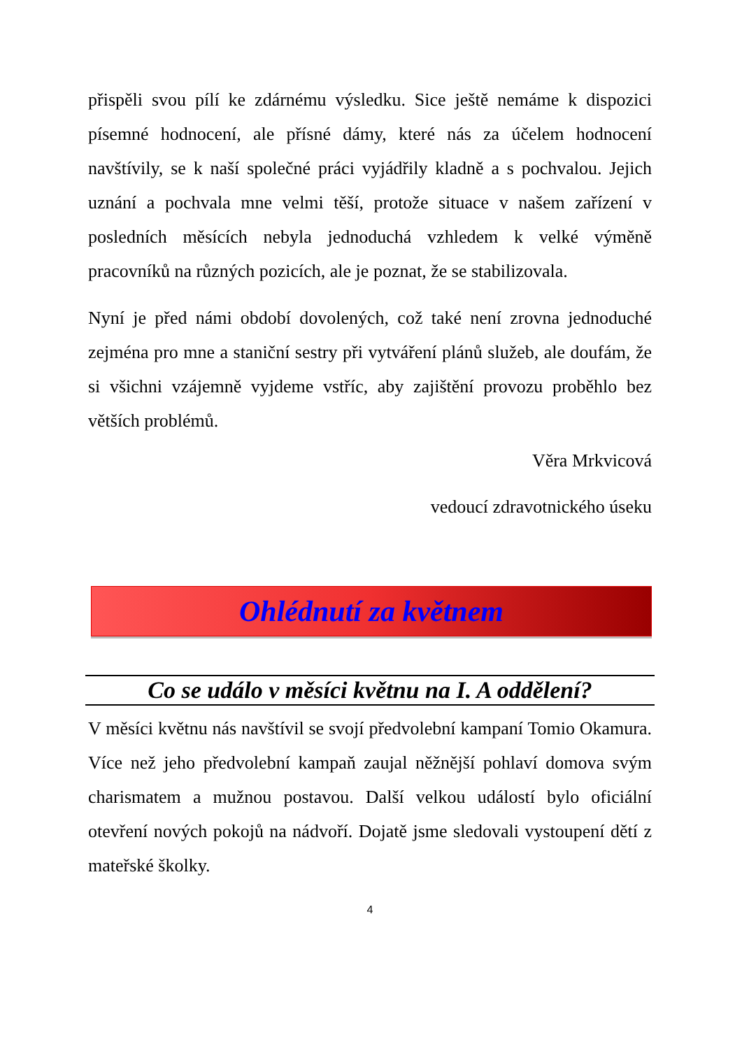přispěli svou pílí ke zdárnému výsledku. Sice ještě nemáme k dispozici písemné hodnocení, ale přísné dámy, které nás za účelem hodnocení navštívily, se k naší společné práci vyjádřily kladně a s pochvalou. Jejich uznání a pochvala mne velmi těší, protože situace v našem zařízení v posledních měsících nebyla jednoduchá vzhledem k velké výměně pracovníků na různých pozicích, ale je poznat, že se stabilizovala.
Nyní je před námi období dovolených, což také není zrovna jednoduché zejména pro mne a staniční sestry při vytváření plánů služeb, ale doufám, že si všichni vzájemně vyjdeme vstříc, aby zajištění provozu proběhlo bez větších problémů.
Věra Mrkvicová
vedoucí zdravotnického úseku
Ohlédnutí za květnem
Co se událo v měsíci květnu na I. A oddělení?
V měsíci květnu nás navštívil se svojí předvolební kampaní Tomio Okamura. Více než jeho předvolební kampaň zaujal něžnější pohlaví domova svým charismatem a mužnou postavou. Další velkou událostí bylo oficiální otevření nových pokojů na nádvoří. Dojatě jsme sledovali vystoupení dětí z mateřské školky.
4